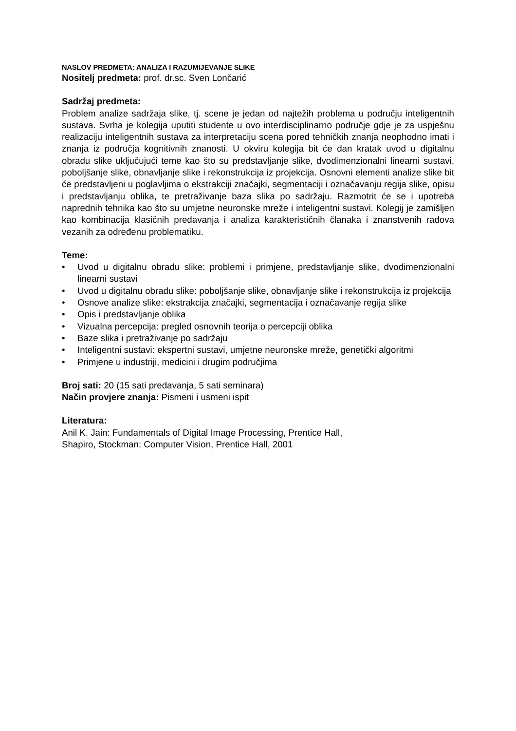NASLOV PREDMETA: ANALIZA I RAZUMIJEVANJE SLIKE
Nositelj predmeta: prof. dr.sc. Sven Lončarić
Sadržaj predmeta:
Problem analize sadržaja slike, tj. scene je jedan od najtežih problema u području inteligentnih sustava. Svrha je kolegija uputiti studente u ovo interdisciplinarno područje gdje je za uspješnu realizaciju inteligentnih sustava za interpretaciju scena pored tehničkih znanja neophodno imati i znanja iz područja kognitivnih znanosti. U okviru kolegija bit će dan kratak uvod u digitalnu obradu slike uključujući teme kao što su predstavljanje slike, dvodimenzionalni linearni sustavi, poboljšanje slike, obnavljanje slike i rekonstrukcija iz projekcija. Osnovni elementi analize slike bit će predstavljeni u poglavljima o ekstrakciji značajki, segmentaciji i označavanju regija slike, opisu i predstavljanju oblika, te pretraživanje baza slika po sadržaju. Razmotrit će se i upotreba naprednih tehnika kao što su umjetne neuronske mreže i inteligentni sustavi. Kolegij je zamišljen kao kombinacija klasičnih predavanja i analiza karakterističnih članaka i znanstvenih radova vezanih za određenu problematiku.
Teme:
• Uvod u digitalnu obradu slike: problemi i primjene, predstavljanje slike, dvodimenzionalni linearni sustavi
• Uvod u digitalnu obradu slike: poboljšanje slike, obnavljanje slike i rekonstrukcija iz projekcija
• Osnove analize slike: ekstrakcija značajki, segmentacija i označavanje regija slike
• Opis i predstavljanje oblika
• Vizualna percepcija: pregled osnovnih teorija o percepciji oblika
• Baze slika i pretraživanje po sadržaju
• Inteligentni sustavi: ekspertni sustavi, umjetne neuronske mreže, genetički algoritmi
• Primjene u industriji, medicini i drugim područjima
Broj sati: 20 (15 sati predavanja, 5 sati seminara)
Način provjere znanja: Pismeni i usmeni ispit
Literatura:
Anil K. Jain: Fundamentals of Digital Image Processing, Prentice Hall,
Shapiro, Stockman: Computer Vision, Prentice Hall, 2001